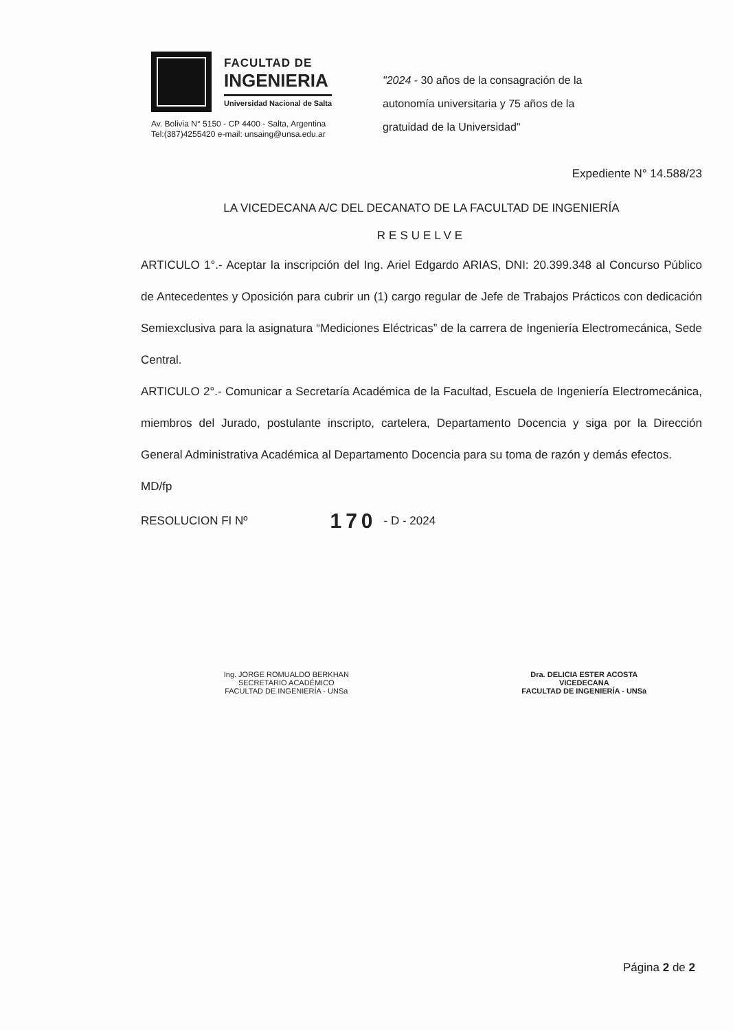FACULTAD DE
INGENIERIA
Universidad Nacional de Salta
Av. Bolivia N° 5150 - CP 4400 - Salta, Argentina
Tel:(387)4255420 e-mail: unsaing@unsa.edu.ar
"2024 - 30 años de la consagración de la autonomía universitaria y 75 años de la gratuidad de la Universidad"
Expediente N° 14.588/23
LA VICEDECANA A/C DEL DECANATO DE LA FACULTAD DE INGENIERÍA
RESUELVE
ARTICULO 1°.- Aceptar la inscripción del Ing. Ariel Edgardo ARIAS, DNI: 20.399.348 al Concurso Público de Antecedentes y Oposición para cubrir un (1) cargo regular de Jefe de Trabajos Prácticos con dedicación Semiexclusiva para la asignatura “Mediciones Eléctricas” de la carrera de Ingeniería Electromecánica, Sede Central.
ARTICULO 2°.- Comunicar a Secretaría Académica de la Facultad, Escuela de Ingeniería Electromecánica, miembros del Jurado, postulante inscripto, cartelera, Departamento Docencia y siga por la Dirección General Administrativa Académica al Departamento Docencia para su toma de razón y demás efectos.
MD/fp
RESOLUCION FI Nº 170 - D - 2024
Ing. JORGE ROMUALDO BERKHAN
SECRETARIO ACADÉMICO
FACULTAD DE INGENIERÍA - UNSa
Dra. DELICIA ESTER ACOSTA
VICEDECANA
FACULTAD DE INGENIERÍA - UNSa
Página 2 de 2